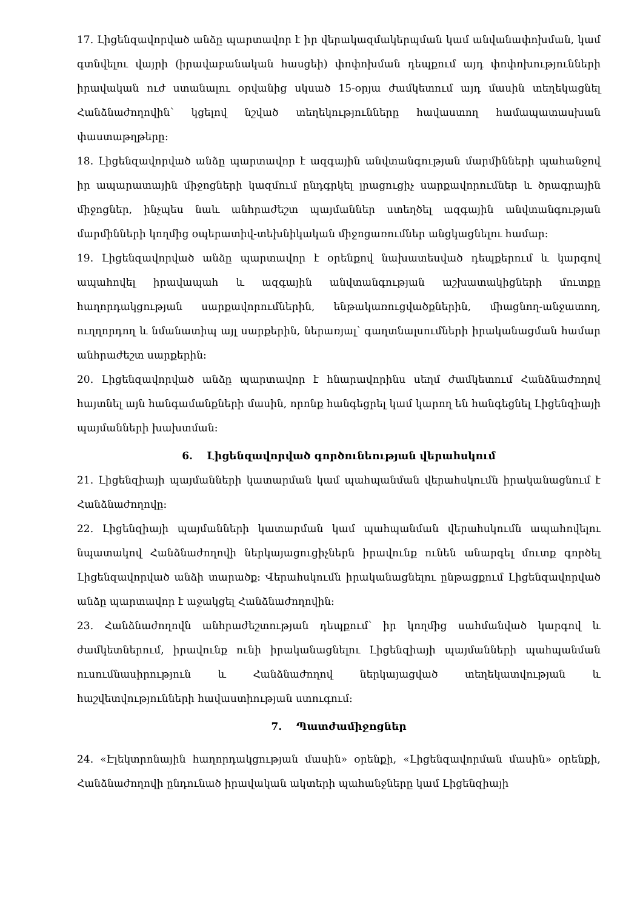17. Լիցենզավորված անձը պարտավոր է իր վերակազմակերպման կամ անվանափոխման, կամ գտնվելու վայրի (իրավաբանական հասցեի) փոփոխման դեպքում այդ փոփոխությունների իրավական ուժ ստանալու օրվանից սկսած 15-օրյա ժամկետում այդ մասին տեղեկացնել Հանձնաժողովին՝ կցելով նշված տեղեկությունները հավաստող համապատասխան փաստաթղթերը:
18. Լիցենզավորված անձը պարտավոր է ազգային անվտանգության մարմինների պահանջով իր ապարատային միջոցների կազմում ընդգրկել լրացուցիչ սարքավորումներ և ծրագրային միջոցներ, ինչպես նաև անհրաժեշտ պայմաններ ստեղծել ազգային անվտանգության մարմինների կողմից օպերատիվ-տեխնիկական միջոցառումներ անցկացնելու համար:
19. Լիցենզավորված անձը պարտավոր է օրենքով նախատեսված դեպքերում և կարգով ապահովել իրավապահ և ազգային անվտանգության աշխատակիցների մուտքը հաղորդակցության սարքավորումներին, ենթակառուցվածքներին, միացնող-անջատող, ուղղորդող և նմանատիպ այլ սարքերին, ներառյալ՝ գաղտնալսումների իրականացման համար անհրաժեշտ սարքերին:
20. Լիցենզավորված անձը պարտավոր է հնարավորինս սեղմ ժամկետում Հանձնաժողով հայտնել այն հանգամանքների մասին, որոնք հանգեցրել կամ կարող են հանգեցնել Լիցենզիայի պայմանների խախտման:
6. Լիցենզավորված գործունեության վերահսկում
21. Լիցենզիայի պայմանների կատարման կամ պահպանման վերահսկումն իրականացնում է Հանձնաժողովը:
22. Լիցենզիայի պայմանների կատարման կամ պահպանման վերահսկումն ապահովելու նպատակով Հանձնաժողովի ներկայացուցիչներն իրավունք ունեն անարգել մուտք գործել Լիցենզավորված անձի տարածք: Վերահսկումն իրականացնելու ընթացքում Լիցենզավորված անձը պարտավոր է աջակցել Հանձնաժողովին:
23. Հանձնաժողովն անհրաժեշտության դեպքում՝ իր կողմից սահմանված կարգով և ժամկետներում, իրավունք ունի իրականացնելու Լիցենզիայի պայմանների պահպանման ուսումնասիրություն և Հանձնաժողով ներկայացված տեղեկատվության և հաշվետվությունների հավաստիության ստուգում:
7. Պատժամիջոցներ
24. «Էլեկտրոնային հաղորդակցության մասին» օրենքի, «Լիցենզավորման մասին» օրենքի, Հանձնաժողովի ընդունած իրավական ակտերի պահանջները կամ Լիցենզիայի